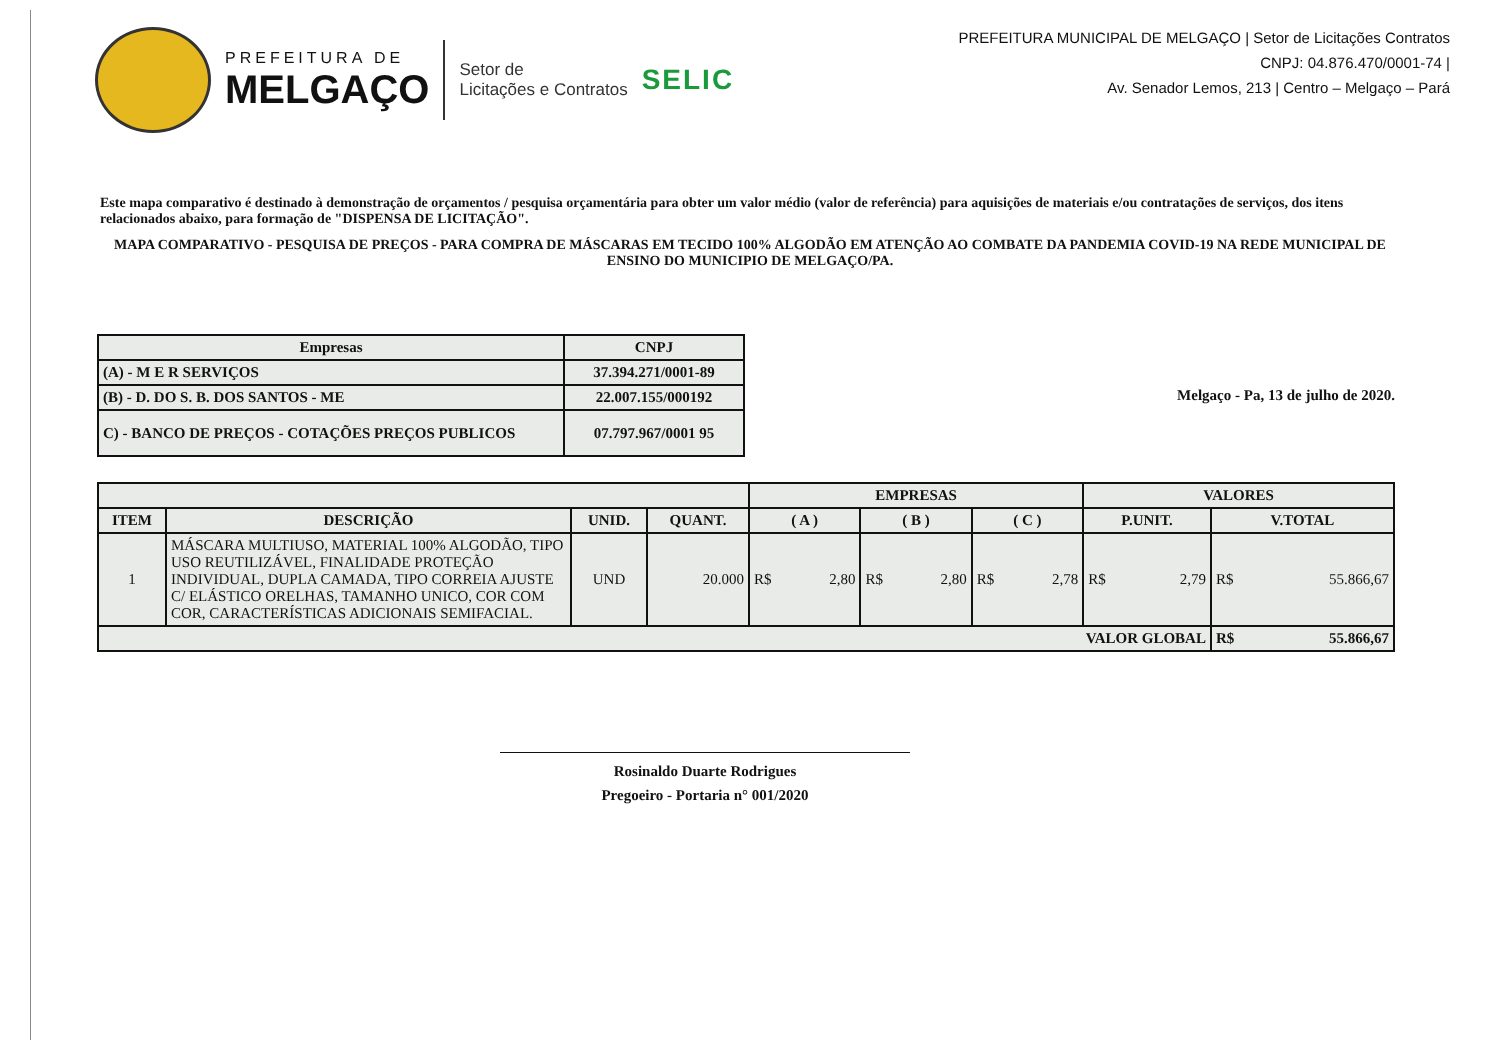PREFEITURA DE
MELGAÇO
Setor de
Licitações e Contratos
SELIC
PREFEITURA MUNICIPAL DE MELGAÇO | Setor de Licitações Contratos
CNPJ: 04.876.470/0001-74 |
Av. Senador Lemos, 213 | Centro – Melgaço – Pará
Este mapa comparativo é destinado à demonstração de orçamentos / pesquisa orçamentária para obter um valor médio (valor de referência) para aquisições de materiais e/ou contratações de serviços, dos itens relacionados abaixo, para formação de "DISPENSA DE LICITAÇÃO".
MAPA COMPARATIVO - PESQUISA DE PREÇOS - PARA COMPRA DE MÁSCARAS EM TECIDO 100% ALGODÃO EM ATENÇÃO AO COMBATE DA PANDEMIA COVID-19 NA REDE MUNICIPAL DE ENSINO DO MUNICIPIO DE MELGAÇO/PA.
| Empresas | CNPJ |
| --- | --- |
| (A) - M E R SERVIÇOS | 37.394.271/0001-89 |
| (B) - D. DO S. B. DOS SANTOS - ME | 22.007.155/000192 |
| C) - BANCO DE PREÇOS - COTAÇÕES PREÇOS PUBLICOS | 07.797.967/0001 95 |
Melgaço - Pa, 13 de julho de 2020.
| | | | | EMPRESAS | | | VALORES | |
| --- | --- | --- | --- | --- | --- | --- | --- | --- |
| ITEM | DESCRIÇÃO | UNID. | QUANT. | ( A ) | ( B ) | ( C ) | P.UNIT. | V.TOTAL |
| 1 | MÁSCARA MULTIUSO, MATERIAL 100% ALGODÃO, TIPO USO REUTILIZÁVEL, FINALIDADE PROTEÇÃO INDIVIDUAL, DUPLA CAMADA, TIPO CORREIA AJUSTE C/ ELÁSTICO ORELHAS, TAMANHO UNICO, COR COM COR, CARACTERÍSTICAS ADICIONAIS SEMIFACIAL. | UND | 20.000 | R$ 2,80 | R$ 2,80 | R$ 2,78 | R$ 2,79 | R$ 55.866,67 |
| VALOR GLOBAL | | | | | | | | R$ 55.866,67 |
Rosinaldo Duarte Rodrigues
Pregoeiro - Portaria n° 001/2020